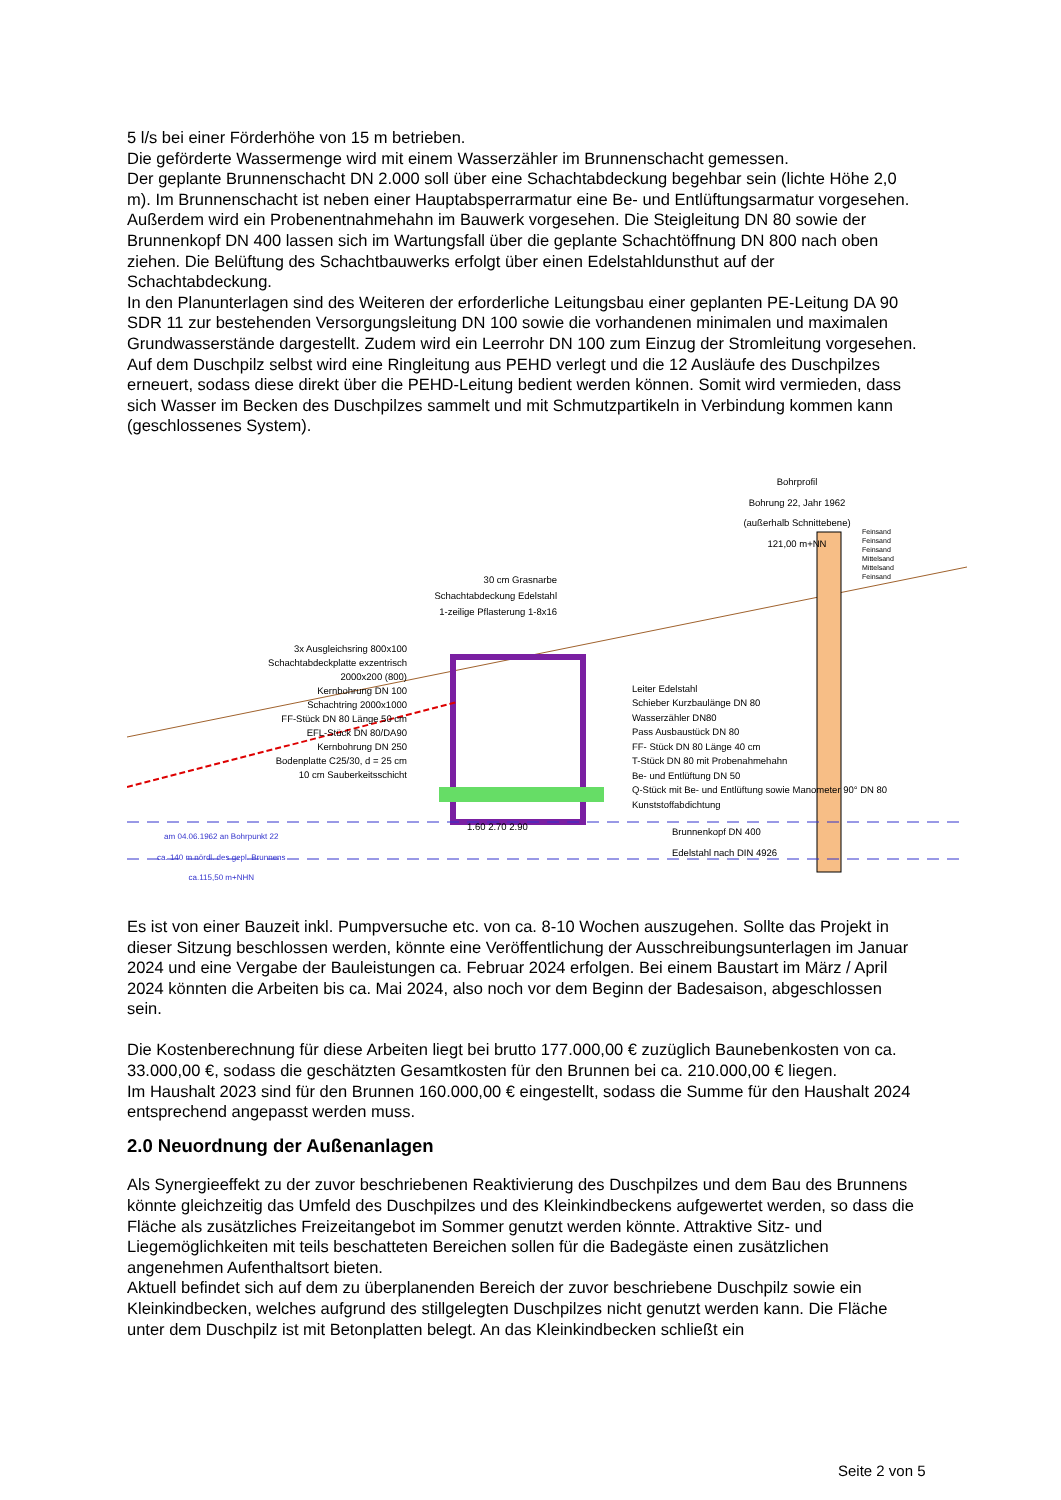5 l/s bei einer Förderhöhe von 15 m betrieben.
Die geförderte Wassermenge wird mit einem Wasserzähler im Brunnenschacht gemessen.
Der geplante Brunnenschacht DN 2.000 soll über eine Schachtabdeckung begehbar sein (lichte Höhe 2,0 m). Im Brunnenschacht ist neben einer Hauptabsperrarmatur eine Be- und Entlüftungsarmatur vorgesehen. Außerdem wird ein Probenentnahmehahn im Bauwerk vorgesehen. Die Steigleitung DN 80 sowie der Brunnenkopf DN 400 lassen sich im Wartungsfall über die geplante Schachtöffnung DN 800 nach oben ziehen. Die Belüftung des Schachtbauwerks erfolgt über einen Edelstahldunsthut auf der Schachtabdeckung.
In den Planunterlagen sind des Weiteren der erforderliche Leitungsbau einer geplanten PE-Leitung DA 90 SDR 11 zur bestehenden Versorgungsleitung DN 100 sowie die vorhandenen minimalen und maximalen Grundwasserstände dargestellt. Zudem wird ein Leerrohr DN 100 zum Einzug der Stromleitung vorgesehen.
Auf dem Duschpilz selbst wird eine Ringleitung aus PEHD verlegt und die 12 Ausläufe des Duschpilzes erneuert, sodass diese direkt über die PEHD-Leitung bedient werden können. Somit wird vermieden, dass sich Wasser im Becken des Duschpilzes sammelt und mit Schmutzpartikeln in Verbindung kommen kann (geschlossenes System).
Bohrprofil
Bohrung 22, Jahr 1962
(außerhalb Schnittebene)
121,00 m+NN
Feinsand
Feinsand
Feinsand
Mittelsand
Mittelsand
Feinsand
30 cm Grasnarbe
Schachtabdeckung Edelstahl
1-zeilige Pflasterung 1-8x16
3x Ausgleichsring 800x100
Schachtabdeckplatte exzentrisch 2000x200 (800)
Kernbohrung DN 100
Schachtring 2000x1000
FF-Stück DN 80 Länge 50 cm
EFL-Stück DN 80/DA90
Kernbohrung DN 250
Bodenplatte C25/30, d = 25 cm
10 cm Sauberkeitsschicht
Leiter Edelstahl
Schieber Kurzbaulänge DN 80
Wasserzähler DN80
Pass Ausbaustück DN 80
FF- Stück DN 80 Länge 40 cm
T-Stück DN 80 mit Probenahmehahn
Be- und Entlüftung DN 50
Q-Stück mit Be- und Entlüftung sowie Manometer 90° DN 80
Kunststoffabdichtung
Brunnenkopf DN 400 Edelstahl nach DIN 4926
am 04.06.1962 an Bohrpunkt 22
ca. 140 m nördl. des gepl. Brunnens
ca.115,50 m+NHN
1.60 2.70 2.90
Es ist von einer Bauzeit inkl. Pumpversuche etc. von ca. 8-10 Wochen auszugehen. Sollte das Projekt in dieser Sitzung beschlossen werden, könnte eine Veröffentlichung der Ausschreibungsunterlagen im Januar 2024 und eine Vergabe der Bauleistungen ca. Februar 2024 erfolgen. Bei einem Baustart im März / April 2024 könnten die Arbeiten bis ca. Mai 2024, also noch vor dem Beginn der Badesaison, abgeschlossen sein.
Die Kostenberechnung für diese Arbeiten liegt bei brutto 177.000,00 € zuzüglich Baunebenkosten von ca. 33.000,00 €, sodass die geschätzten Gesamtkosten für den Brunnen bei ca. 210.000,00 € liegen.
Im Haushalt 2023 sind für den Brunnen 160.000,00 € eingestellt, sodass die Summe für den Haushalt 2024 entsprechend angepasst werden muss.
2.0 Neuordnung der Außenanlagen
Als Synergieeffekt zu der zuvor beschriebenen Reaktivierung des Duschpilzes und dem Bau des Brunnens könnte gleichzeitig das Umfeld des Duschpilzes und des Kleinkindbeckens aufgewertet werden, so dass die Fläche als zusätzliches Freizeitangebot im Sommer genutzt werden könnte. Attraktive Sitz- und Liegemöglichkeiten mit teils beschatteten Bereichen sollen für die Badegäste einen zusätzlichen angenehmen Aufenthaltsort bieten.
Aktuell befindet sich auf dem zu überplanenden Bereich der zuvor beschriebene Duschpilz sowie ein Kleinkindbecken, welches aufgrund des stillgelegten Duschpilzes nicht genutzt werden kann. Die Fläche unter dem Duschpilz ist mit Betonplatten belegt. An das Kleinkindbecken schließt ein
Seite 2 von 5